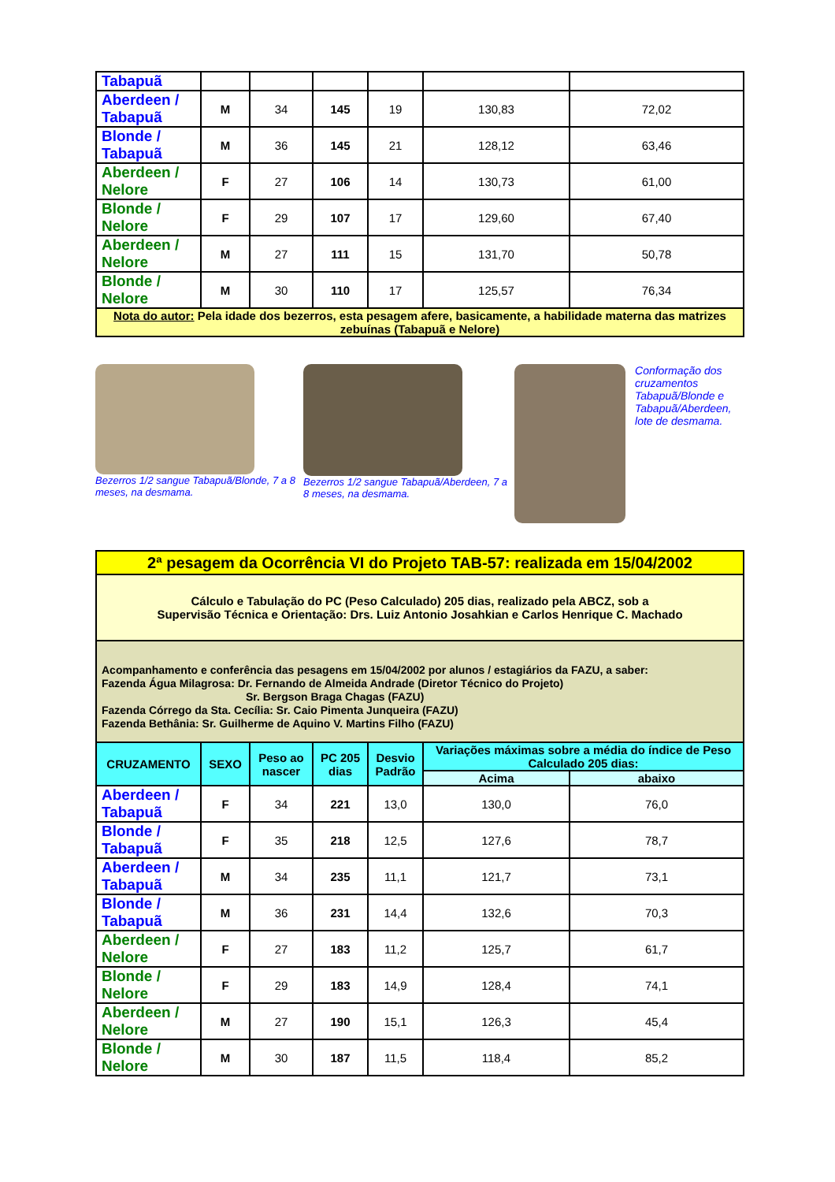| Tabapuã | | | | | | |
| Aberdeen / Tabapuã | M | 34 | 145 | 19 | 130,83 | 72,02 |
| Blonde / Tabapuã | M | 36 | 145 | 21 | 128,12 | 63,46 |
| Aberdeen / Nelore | F | 27 | 106 | 14 | 130,73 | 61,00 |
| Blonde / Nelore | F | 29 | 107 | 17 | 129,60 | 67,40 |
| Aberdeen / Nelore | M | 27 | 111 | 15 | 131,70 | 50,78 |
| Blonde / Nelore | M | 30 | 110 | 17 | 125,57 | 76,34 |
| Nota do autor: Pela idade dos bezerros, esta pesagem afere, basicamente, a habilidade materna das matrizes zebuínas (Tabapuã e Nelore) | | | | | | |
Bezerros 1/2 sangue Tabapuã/Blonde, 7 a 8 meses, na desmama.
Bezerros 1/2 sangue Tabapuã/Aberdeen, 7 a 8 meses, na desmama.
Conformação dos cruzamentos Tabapuã/Blonde e Tabapuã/Aberdeen, lote de desmama.
| 2ª pesagem da Ocorrência VI do Projeto TAB-57: realizada em 15/04/2002 | | | | | | |
| Cálculo e Tabulação do PC (Peso Calculado) 205 dias, realizado pela ABCZ, sob a Supervisão Técnica e Orientação: Drs. Luiz Antonio Josahkian e Carlos Henrique C. Machado | | | | | | |
| Acompanhamento e conferência das pesagens em 15/04/2002 por alunos / estagiários da FAZU, a saber: Fazenda Água Milagrosa: Dr. Fernando de Almeida Andrade (Diretor Técnico do Projeto) Sr. Bergson Braga Chagas (FAZU) Fazenda Córrego da Sta. Cecília: Sr. Caio Pimenta Junqueira (FAZU) Fazenda Bethânia: Sr. Guilherme de Aquino V. Martins Filho (FAZU) | | | | | | |
| CRUZAMENTO | SEXO | Peso ao nascer | PC 205 dias | Desvio Padrão | Variações máximas sobre a média do índice de Peso Calculado 205 dias: | |
| | | | | | Acima | abaixo |
| Aberdeen / Tabapuã | F | 34 | 221 | 13,0 | 130,0 | 76,0 |
| Blonde / Tabapuã | F | 35 | 218 | 12,5 | 127,6 | 78,7 |
| Aberdeen / Tabapuã | M | 34 | 235 | 11,1 | 121,7 | 73,1 |
| Blonde / Tabapuã | M | 36 | 231 | 14,4 | 132,6 | 70,3 |
| Aberdeen / Nelore | F | 27 | 183 | 11,2 | 125,7 | 61,7 |
| Blonde / Nelore | F | 29 | 183 | 14,9 | 128,4 | 74,1 |
| Aberdeen / Nelore | M | 27 | 190 | 15,1 | 126,3 | 45,4 |
| Blonde / Nelore | M | 30 | 187 | 11,5 | 118,4 | 85,2 |